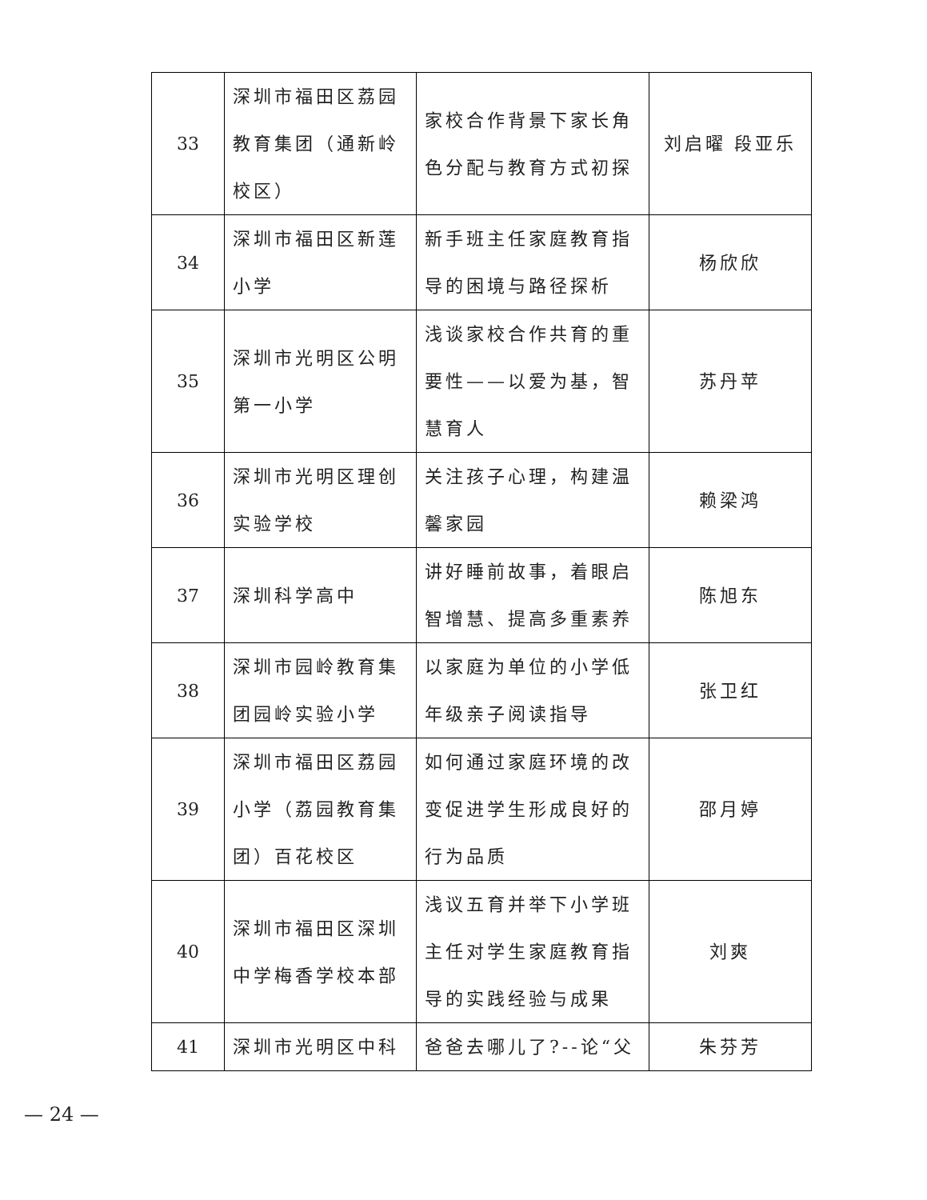| 33 | 深圳市福田区荔园教育集团（通新岭校区） | 家校合作背景下家长角色分配与教育方式初探 | 刘启曜 段亚乐 |
| 34 | 深圳市福田区新莲小学 | 新手班主任家庭教育指导的困境与路径探析 | 杨欣欣 |
| 35 | 深圳市光明区公明第一小学 | 浅谈家校合作共育的重要性——以爱为基，智慧育人 | 苏丹苹 |
| 36 | 深圳市光明区理创实验学校 | 关注孩子心理，构建温馨家园 | 赖梁鸿 |
| 37 | 深圳科学高中 | 讲好睡前故事，着眼启智增慧、提高多重素养 | 陈旭东 |
| 38 | 深圳市园岭教育集团园岭实验小学 | 以家庭为单位的小学低年级亲子阅读指导 | 张卫红 |
| 39 | 深圳市福田区荔园小学（荔园教育集团）百花校区 | 如何通过家庭环境的改变促进学生形成良好的行为品质 | 邵月婷 |
| 40 | 深圳市福田区深圳中学梅香学校本部 | 浅议五育并举下小学班主任对学生家庭教育指导的实践经验与成果 | 刘爽 |
| 41 | 深圳市光明区中科 | 爸爸去哪儿了?--论“父 | 朱芬芳 |
— 24 —